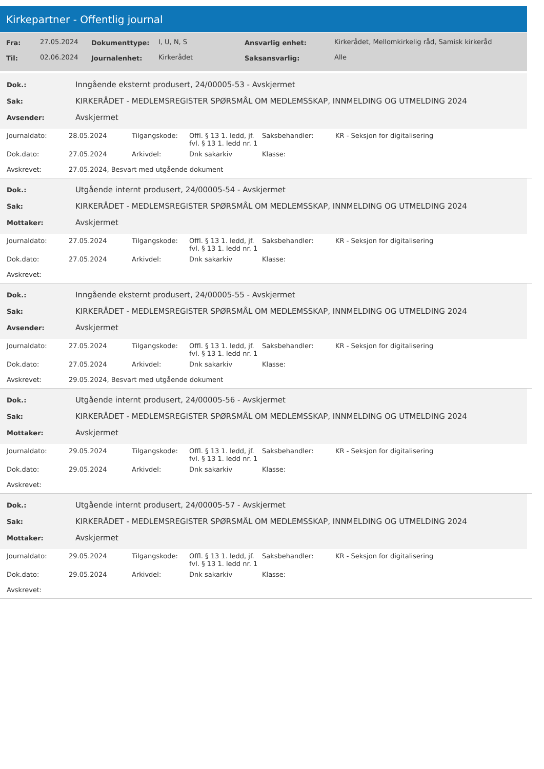Kirkepartner - Offentlig journal
| Fra: | 27.05.2024 | Dokumenttype: | I, U, N, S | Ansvarlig enhet: | Kirkerådet, Mellomkirkelig råd, Samisk kirkeråd |
| Til: | 02.06.2024 | Journalenhet: | Kirkerådet | Saksansvarlig: | Alle |
| Dok.: | Inngående eksternt produsert, 24/00005-53 - Avskjermet |
| Sak: | KIRKERÅDET - MEDLEMSREGISTER SPØRSMÅL OM MEDLEMSSKAP, INNMELDING OG UTMELDING 2024 |
| Avsender: | Avskjermet |
| Journaldato: | 28.05.2024 | Tilgangskode: | Offl. § 13 1. ledd, jf. fvl. § 13 1. ledd nr. 1 | Saksbehandler: | KR - Seksjon for digitalisering |
| Dok.dato: | 27.05.2024 | Arkivdel: | Dnk sakarkiv | Klasse: | |
| Avskrevet: | 27.05.2024, Besvart med utgående dokument | | | | |
| Dok.: | Utgående internt produsert, 24/00005-54 - Avskjermet |
| Sak: | KIRKERÅDET - MEDLEMSREGISTER SPØRSMÅL OM MEDLEMSSKAP, INNMELDING OG UTMELDING 2024 |
| Mottaker: | Avskjermet |
| Journaldato: | 27.05.2024 | Tilgangskode: | Offl. § 13 1. ledd, jf. fvl. § 13 1. ledd nr. 1 | Saksbehandler: | KR - Seksjon for digitalisering |
| Dok.dato: | 27.05.2024 | Arkivdel: | Dnk sakarkiv | Klasse: | |
| Avskrevet: | | | | | |
| Dok.: | Inngående eksternt produsert, 24/00005-55 - Avskjermet |
| Sak: | KIRKERÅDET - MEDLEMSREGISTER SPØRSMÅL OM MEDLEMSSKAP, INNMELDING OG UTMELDING 2024 |
| Avsender: | Avskjermet |
| Journaldato: | 27.05.2024 | Tilgangskode: | Offl. § 13 1. ledd, jf. fvl. § 13 1. ledd nr. 1 | Saksbehandler: | KR - Seksjon for digitalisering |
| Dok.dato: | 27.05.2024 | Arkivdel: | Dnk sakarkiv | Klasse: | |
| Avskrevet: | 29.05.2024, Besvart med utgående dokument | | | | |
| Dok.: | Utgående internt produsert, 24/00005-56 - Avskjermet |
| Sak: | KIRKERÅDET - MEDLEMSREGISTER SPØRSMÅL OM MEDLEMSSKAP, INNMELDING OG UTMELDING 2024 |
| Mottaker: | Avskjermet |
| Journaldato: | 29.05.2024 | Tilgangskode: | Offl. § 13 1. ledd, jf. fvl. § 13 1. ledd nr. 1 | Saksbehandler: | KR - Seksjon for digitalisering |
| Dok.dato: | 29.05.2024 | Arkivdel: | Dnk sakarkiv | Klasse: | |
| Avskrevet: | | | | | |
| Dok.: | Utgående internt produsert, 24/00005-57 - Avskjermet |
| Sak: | KIRKERÅDET - MEDLEMSREGISTER SPØRSMÅL OM MEDLEMSSKAP, INNMELDING OG UTMELDING 2024 |
| Mottaker: | Avskjermet |
| Journaldato: | 29.05.2024 | Tilgangskode: | Offl. § 13 1. ledd, jf. fvl. § 13 1. ledd nr. 1 | Saksbehandler: | KR - Seksjon for digitalisering |
| Dok.dato: | 29.05.2024 | Arkivdel: | Dnk sakarkiv | Klasse: | |
| Avskrevet: | | | | | |